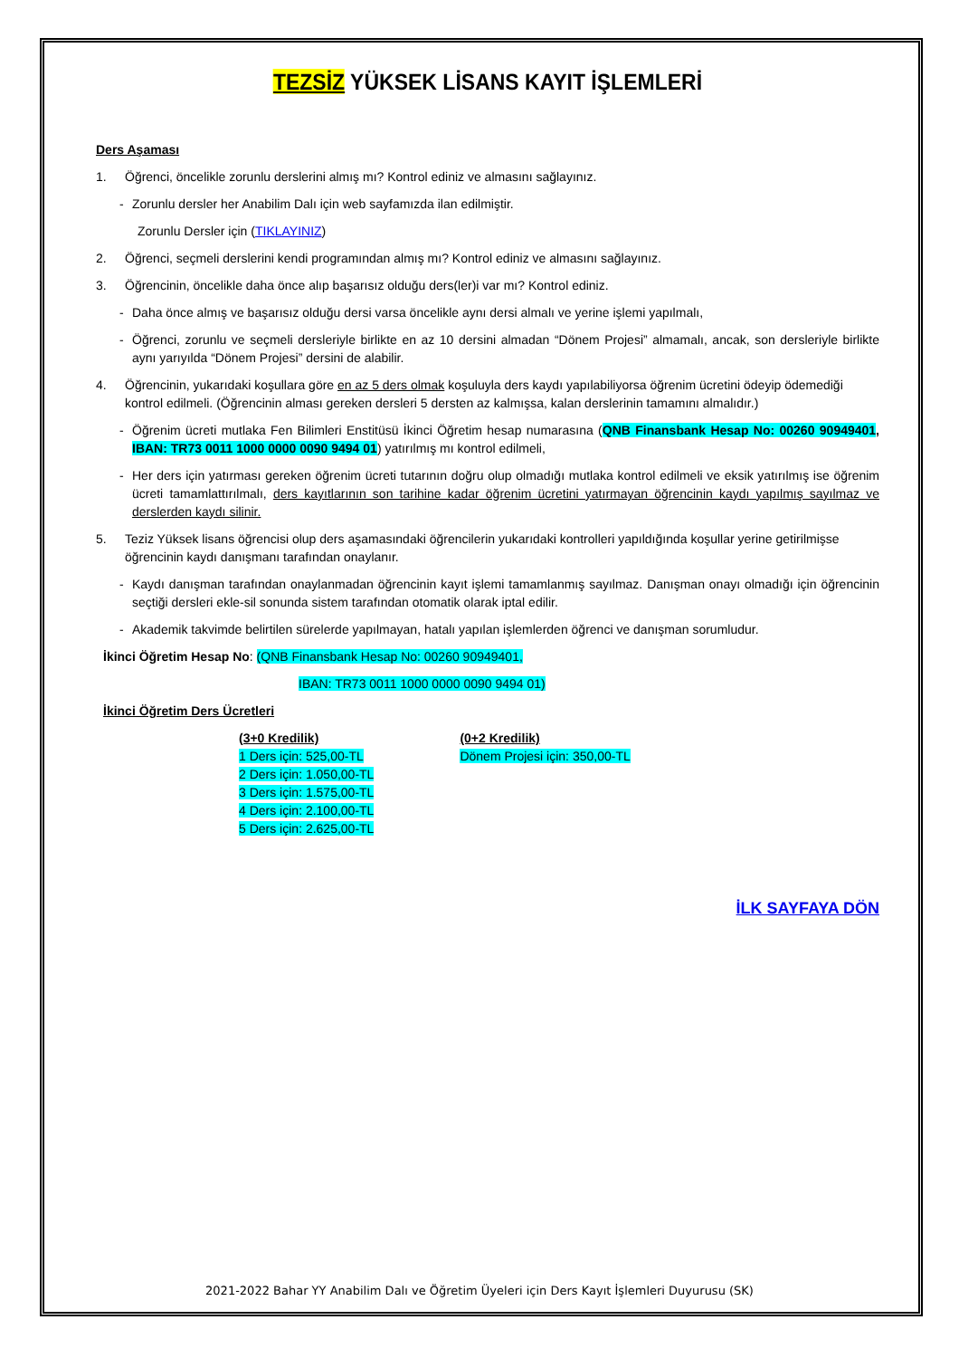TEZSİZ YÜKSEK LİSANS KAYIT İŞLEMLERİ
Ders Aşaması
1. Öğrenci, öncelikle zorunlu derslerini almış mı? Kontrol ediniz ve almasını sağlayınız.
- Zorunlu dersler her Anabilim Dalı için web sayfamızda ilan edilmiştir.
Zorunlu Dersler için (TIKLAYINIZ)
2. Öğrenci, seçmeli derslerini kendi programından almış mı? Kontrol ediniz ve almasını sağlayınız.
3. Öğrencinin, öncelikle daha önce alıp başarısız olduğu ders(ler)i var mı? Kontrol ediniz.
- Daha önce almış ve başarısız olduğu dersi varsa öncelikle aynı dersi almalı ve yerine işlemi yapılmalı,
- Öğrenci, zorunlu ve seçmeli dersleriyle birlikte en az 10 dersini almadan “Dönem Projesi” almamalı, ancak, son dersleriyle birlikte aynı yarıyılda “Dönem Projesi” dersini de alabilir.
4. Öğrencinin, yukarıdaki koşullara göre en az 5 ders olmak koşuluyla ders kaydı yapılabiliyorsa öğrenim ücretini ödeyip ödemediği kontrol edilmeli. (Öğrencinin alması gereken dersleri 5 dersten az kalmışsa, kalan derslerinin tamamını almalıdır.)
- Öğrenim ücreti mutlaka Fen Bilimleri Enstitüsü İkinci Öğretim hesap numarasına (QNB Finansbank Hesap No: 00260 90949401, IBAN: TR73 0011 1000 0000 0090 9494 01) yatırılmış mı kontrol edilmeli,
- Her ders için yatırması gereken öğrenim ücreti tutarının doğru olup olmadığı mutlaka kontrol edilmeli ve eksik yatırılmış ise öğrenim ücreti tamamlattırılmalı, ders kayıtlarının son tarihine kadar öğrenim ücretini yatırmayan öğrencinin kaydı yapılmış sayılmaz ve derslerden kaydı silinir.
5. Teziz Yüksek lisans öğrencisi olup ders aşamasındaki öğrencilerin yukarıdaki kontrolleri yapıldığında koşullar yerine getirilmişse öğrencinin kaydı danışmanı tarafından onaylanır.
- Kaydı danışman tarafından onaylanmadan öğrencinin kayıt işlemi tamamlanmış sayılmaz. Danışman onayı olmadığı için öğrencinin seçtiği dersleri ekle-sil sonunda sistem tarafından otomatik olarak iptal edilir.
- Akademik takvimde belirtilen sürelerde yapılmayan, hatalı yapılan işlemlerden öğrenci ve danışman sorumludur.
İkinci Öğretim Hesap No: (QNB Finansbank Hesap No: 00260 90949401,
IBAN: TR73 0011 1000 0000 0090 9494 01)
İkinci Öğretim Ders Ücretleri
(3+0 Kredilik)
1 Ders için: 525,00-TL
2 Ders için: 1.050,00-TL
3 Ders için: 1.575,00-TL
4 Ders için: 2.100,00-TL
5 Ders için: 2.625,00-TL
(0+2 Kredilik)
Dönem Projesi için: 350,00-TL
İLK SAYFAYA DÖN
2021-2022 Bahar YY Anabilim Dalı ve Öğretim Üyeleri için Ders Kayıt İşlemleri Duyurusu (SK)